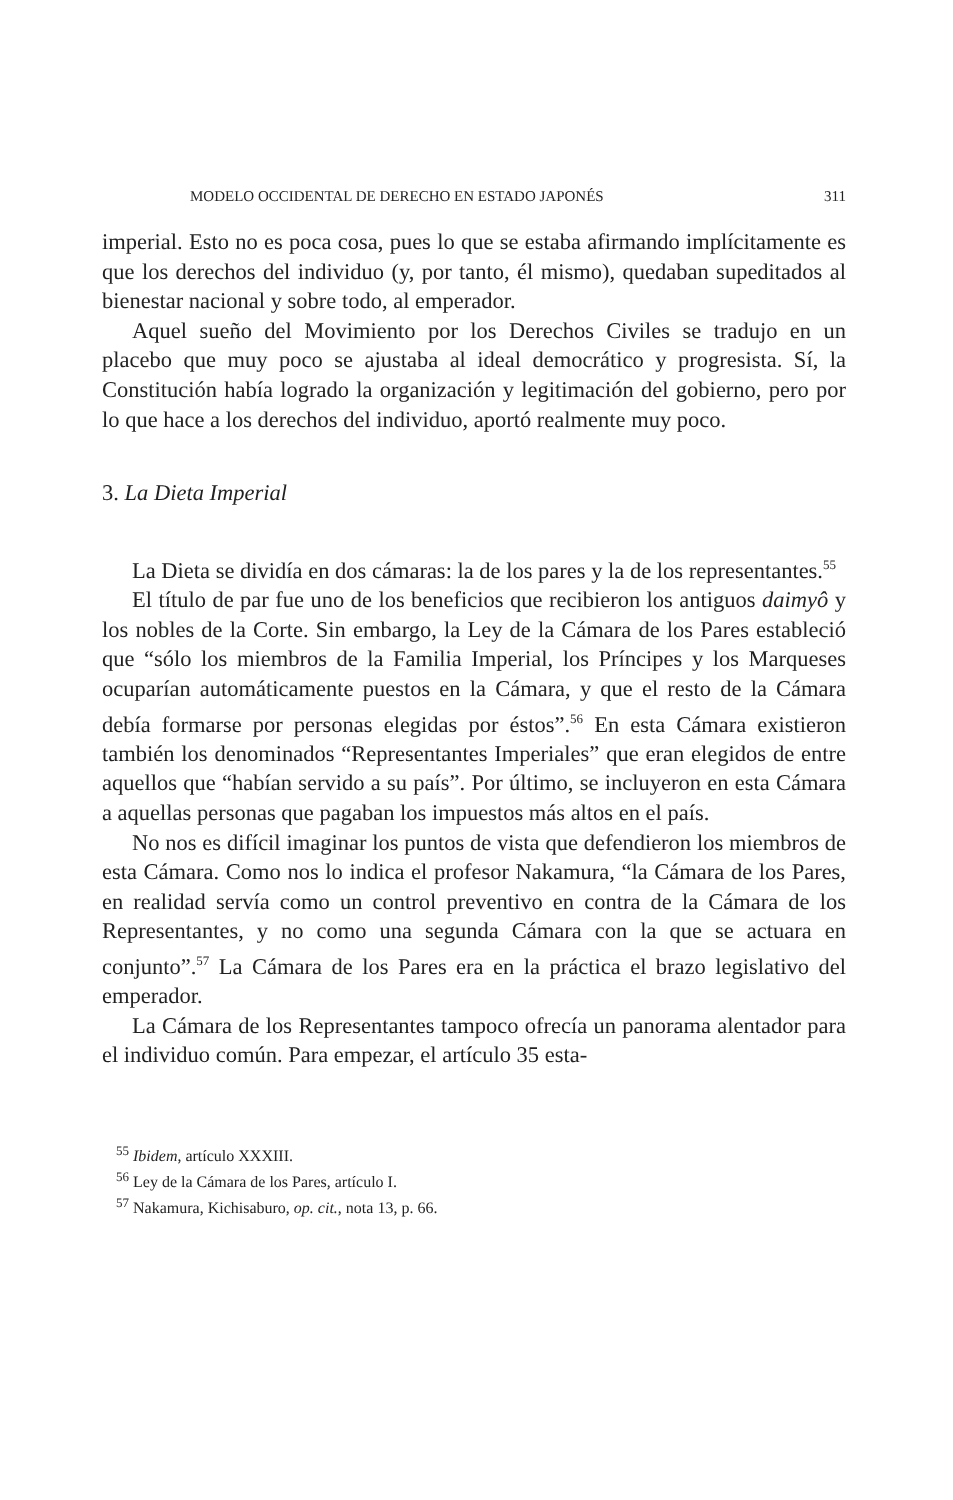MODELO OCCIDENTAL DE DERECHO EN ESTADO JAPONÉS 311
imperial. Esto no es poca cosa, pues lo que se estaba afirmando implícitamente es que los derechos del individuo (y, por tanto, él mismo), quedaban supeditados al bienestar nacional y sobre todo, al emperador.
Aquel sueño del Movimiento por los Derechos Civiles se tradujo en un placebo que muy poco se ajustaba al ideal democrático y progresista. Sí, la Constitución había logrado la organización y legitimación del gobierno, pero por lo que hace a los derechos del individuo, aportó realmente muy poco.
3. La Dieta Imperial
La Dieta se dividía en dos cámaras: la de los pares y la de los representantes.<sup>55</sup>
El título de par fue uno de los beneficios que recibieron los antiguos daimyô y los nobles de la Corte. Sin embargo, la Ley de la Cámara de los Pares estableció que “sólo los miembros de la Familia Imperial, los Príncipes y los Marqueses ocuparían automáticamente puestos en la Cámara, y que el resto de la Cámara debía formarse por personas elegidas por éstos”.<sup>56</sup> En esta Cámara existieron también los denominados “Representantes Imperiales” que eran elegidos de entre aquellos que “habían servido a su país”. Por último, se incluyeron en esta Cámara a aquellas personas que pagaban los impuestos más altos en el país.
No nos es difícil imaginar los puntos de vista que defendieron los miembros de esta Cámara. Como nos lo indica el profesor Nakamura, “la Cámara de los Pares, en realidad servía como un control preventivo en contra de la Cámara de los Representantes, y no como una segunda Cámara con la que se actuara en conjunto”.<sup>57</sup> La Cámara de los Pares era en la práctica el brazo legislativo del emperador.
La Cámara de los Representantes tampoco ofrecía un panorama alentador para el individuo común. Para empezar, el artículo 35 esta-
<sup>55</sup> Ibidem, artículo XXXIII.
<sup>56</sup> Ley de la Cámara de los Pares, artículo I.
<sup>57</sup> Nakamura, Kichisaburo, op. cit., nota 13, p. 66.